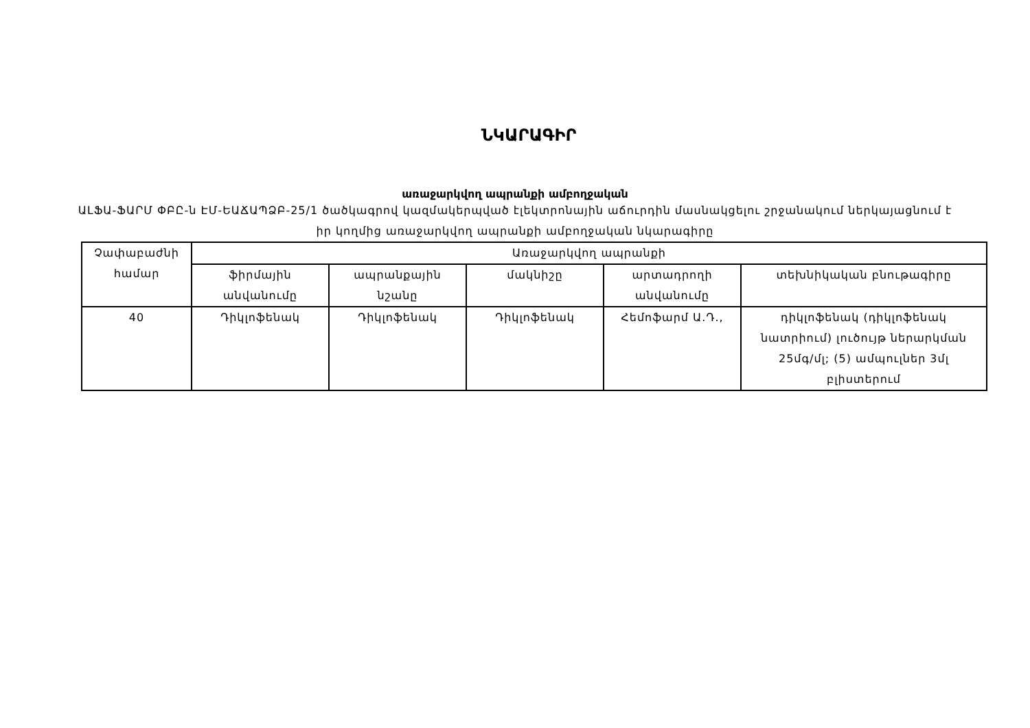ՆԿԱՐԱԳԻՐ
առաջարկվող ապրանքի ամբողջական
ԱԼՖԱ-ՖԱՐՄ ՓԲԸ-ն ԷՄ-ԵԱՃԱՊՁԲ-25/1 ծածկագրով կազմակերպված էլեկտրոնային աճուրդին մասնակցելու շրջանակում ներկայացնում է իր կողմից առաջարկվող ապրանքի ամբողջական նկարագիրը
| Չափաբաժնի համար | Առաջարկվող ապրանքի | | | | |
| --- | --- | --- | --- | --- | --- |
| | ֆիրմային անվանումը | ապրանքային նշանը | մակնիշը | արտադրողի անվանումը | տեխնիկական բնութագիրը |
| 40 | Դիկլոֆենակ | Դիկլոֆենակ | Դիկլոֆենակ | Հեմոֆարմ Ա.Դ., | դիկլոֆենակ (դիկլոֆենակ նատրիում) լուծույթ ներարկման 25մգ/մլ; (5) ամպուլներ 3մլ բլիստերում |